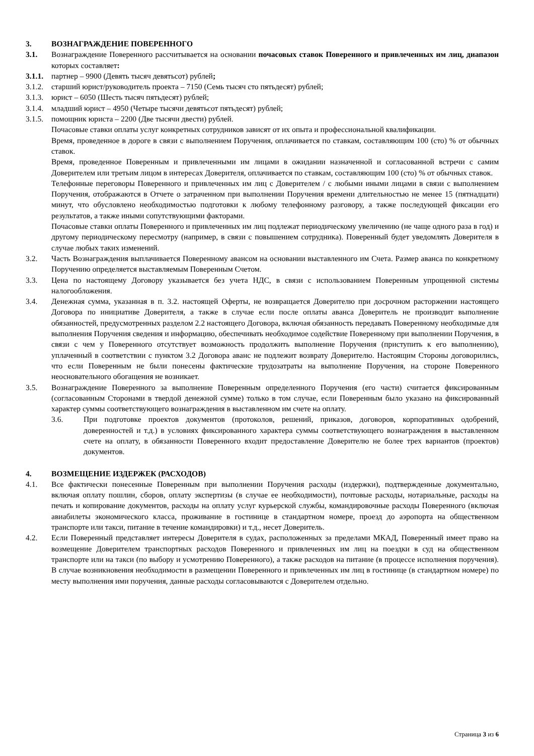3. ВОЗНАГРАЖДЕНИЕ ПОВЕРЕННОГО
3.1. Вознаграждение Поверенного рассчитывается на основании почасовых ставок Поверенного и привлеченных им лиц, диапазон которых составляет:
3.1.1. партнер – 9900 (Девять тысяч девятьсот) рублей;
3.1.2. старший юрист/руководитель проекта – 7150 (Семь тысяч сто пятьдесят) рублей;
3.1.3. юрист – 6050 (Шесть тысяч пятьдесят) рублей;
3.1.4. младший юрист – 4950 (Четыре тысячи девятьсот пятьдесят) рублей;
3.1.5. помощник юриста – 2200 (Две тысячи двести) рублей.
Почасовые ставки оплаты услуг конкретных сотрудников зависят от их опыта и профессиональной квалификации.
Время, проведенное в дороге в связи с выполнением Поручения, оплачивается по ставкам, составляющим 100 (сто) % от обычных ставок.
Время, проведенное Поверенным и привлеченными им лицами в ожидании назначенной и согласованной встречи с самим Доверителем или третьим лицом в интересах Доверителя, оплачивается по ставкам, составляющим 100 (сто) % от обычных ставок.
Телефонные переговоры Поверенного и привлеченных им лиц с Доверителем / с любыми иными лицами в связи с выполнением Поручения, отображаются в Отчете о затраченном при выполнении Поручения времени длительностью не менее 15 (пятнадцати) минут, что обусловлено необходимостью подготовки к любому телефонному разговору, а также последующей фиксации его результатов, а также иными сопутствующими факторами.
Почасовые ставки оплаты Поверенного и привлеченных им лиц подлежат периодическому увеличению (не чаще одного раза в год) и другому периодическому пересмотру (например, в связи с повышением сотрудника). Поверенный будет уведомлять Доверителя в случае любых таких изменений.
3.2. Часть Вознаграждения выплачивается Поверенному авансом на основании выставленного им Счета. Размер аванса по конкретному Поручению определяется выставляемым Поверенным Счетом.
3.3. Цена по настоящему Договору указывается без учета НДС, в связи с использованием Поверенным упрощенной системы налогообложения.
3.4. Денежная сумма, указанная в п. 3.2. настоящей Оферты, не возвращается Доверителю при досрочном расторжении настоящего Договора по инициативе Доверителя, а также в случае если после оплаты аванса Доверитель не производит выполнение обязанностей, предусмотренных разделом 2.2 настоящего Договора, включая обязанность передавать Поверенному необходимые для выполнения Поручения сведения и информацию, обеспечивать необходимое содействие Поверенному при выполнении Поручения, в связи с чем у Поверенного отсутствует возможность продолжить выполнение Поручения (приступить к его выполнению), уплаченный в соответствии с пунктом 3.2 Договора аванс не подлежит возврату Доверителю. Настоящим Стороны договорились, что если Поверенным не были понесены фактические трудозатраты на выполнение Поручения, на стороне Поверенного неосновательного обогащения не возникает.
3.5. Вознаграждение Поверенного за выполнение Поверенным определенного Поручения (его части) считается фиксированным (согласованным Сторонами в твердой денежной сумме) только в том случае, если Поверенным было указано на фиксированный характер суммы соответствующего вознаграждения в выставленном им счете на оплату.
3.6. При подготовке проектов документов (протоколов, решений, приказов, договоров, корпоративных одобрений, доверенностей и т.д.) в условиях фиксированного характера суммы соответствующего вознаграждения в выставленном счете на оплату, в обязанности Поверенного входит предоставление Доверителю не более трех вариантов (проектов) документов.
4. ВОЗМЕЩЕНИЕ ИЗДЕРЖЕК (РАСХОДОВ)
4.1. Все фактически понесенные Поверенным при выполнении Поручения расходы (издержки), подтвержденные документально, включая оплату пошлин, сборов, оплату экспертизы (в случае ее необходимости), почтовые расходы, нотариальные, расходы на печать и копирование документов, расходы на оплату услуг курьерской службы, командировочные расходы Поверенного (включая авиабилеты экономического класса, проживание в гостинице в стандартном номере, проезд до аэропорта на общественном транспорте или такси, питание в течение командировки) и т.д., несет Доверитель.
4.2. Если Поверенный представляет интересы Доверителя в судах, расположенных за пределами МКАД, Поверенный имеет право на возмещение Доверителем транспортных расходов Поверенного и привлеченных им лиц на поездки в суд на общественном транспорте или на такси (по выбору и усмотрению Поверенного), а также расходов на питание (в процессе исполнения поручения). В случае возникновения необходимости в размещении Поверенного и привлеченных им лиц в гостинице (в стандартном номере) по месту выполнения ими поручения, данные расходы согласовываются с Доверителем отдельно.
Страница 3 из 6